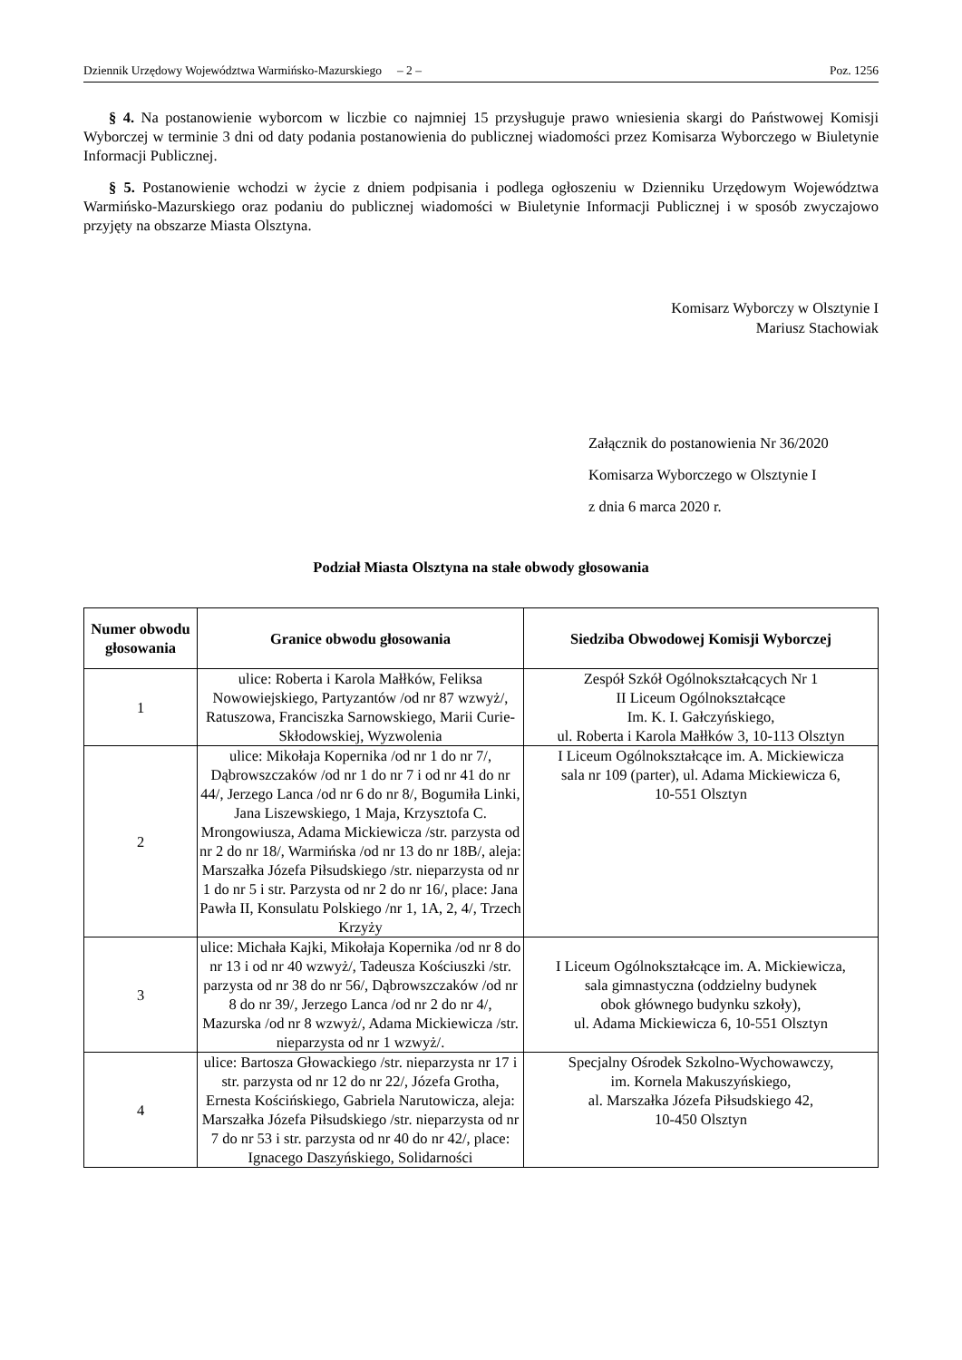Dziennik Urzędowy Województwa Warmińsko-Mazurskiego – 2 – Poz. 1256
§ 4. Na postanowienie wyborcom w liczbie co najmniej 15 przysługuje prawo wniesienia skargi do Państwowej Komisji Wyborczej w terminie 3 dni od daty podania postanowienia do publicznej wiadomości przez Komisarza Wyborczego w Biuletynie Informacji Publicznej.
§ 5. Postanowienie wchodzi w życie z dniem podpisania i podlega ogłoszeniu w Dzienniku Urzędowym Województwa Warmińsko-Mazurskiego oraz podaniu do publicznej wiadomości w Biuletynie Informacji Publicznej i w sposób zwyczajowo przyjęty na obszarze Miasta Olsztyna.
Komisarz Wyborczy w Olsztynie I
Mariusz Stachowiak
Załącznik do postanowienia Nr 36/2020
Komisarza Wyborczego w Olsztynie I
z dnia 6 marca 2020 r.
Podział Miasta Olsztyna na stałe obwody głosowania
| Numer obwodu głosowania | Granice obwodu głosowania | Siedziba Obwodowej Komisji Wyborczej |
| --- | --- | --- |
| 1 | ulice: Roberta i Karola Małłków, Feliksa Nowowiejskiego, Partyzantów /od nr 87 wzwyż/, Ratuszowa, Franciszka Sarnowskiego, Marii Curie-Skłodowskiej, Wyzwolenia | Zespół Szkół Ogólnokształcących Nr 1 II Liceum Ogólnokształcące Im. K. I. Gałczyńskiego, ul. Roberta i Karola Małłków 3, 10-113 Olsztyn |
| 2 | ulice: Mikołaja Kopernika /od nr 1 do nr 7/, Dąbrowszczaków /od nr 1 do nr 7 i od nr 41 do nr 44/, Jerzego Lanca /od nr 6 do nr 8/, Bogumiła Linki, Jana Liszewskiego, 1 Maja, Krzysztofa C. Mrongowiusza, Adama Mickiewicza /str. parzysta od nr 2 do nr 18/, Warmińska /od nr 13 do nr 18B/, aleja: Marszałka Józefa Piłsudskiego /str. nieparzysta od nr 1 do nr 5 i str. Parzysta od nr 2 do nr 16/, place: Jana Pawła II, Konsulatu Polskiego /nr 1, 1A, 2, 4/, Trzech Krzyży | I Liceum Ogólnokształcące im. A. Mickiewicza sala nr 109 (parter), ul. Adama Mickiewicza 6, 10-551 Olsztyn |
| 3 | ulice: Michała Kajki, Mikołaja Kopernika /od nr 8 do nr 13 i od nr 40 wzwyż/, Tadeusza Kościuszki /str. parzysta od nr 38 do nr 56/, Dąbrowszczaków /od nr 8 do nr 39/, Jerzego Lanca /od nr 2 do nr 4/, Mazurska /od nr 8 wzwyż/, Adama Mickiewicza /str. nieparzysta od nr 1 wzwyż/. | I Liceum Ogólnokształcące im. A. Mickiewicza, sala gimnastyczna (oddzielny budynek obok głównego budynku szkoły), ul. Adama Mickiewicza 6, 10-551 Olsztyn |
| 4 | ulice: Bartosza Głowackiego /str. nieparzysta nr 17 i str. parzysta od nr 12 do nr 22/, Józefa Grotha, Ernesta Kościńskiego, Gabriela Narutowicza, aleja: Marszałka Józefa Piłsudskiego /str. nieparzysta od nr 7 do nr 53 i str. parzysta od nr 40 do nr 42/, place: Ignacego Daszyńskiego, Solidarności | Specjalny Ośrodek Szkolno-Wychowawczy, im. Kornela Makuszyńskiego, al. Marszałka Józefa Piłsudskiego 42, 10-450 Olsztyn |